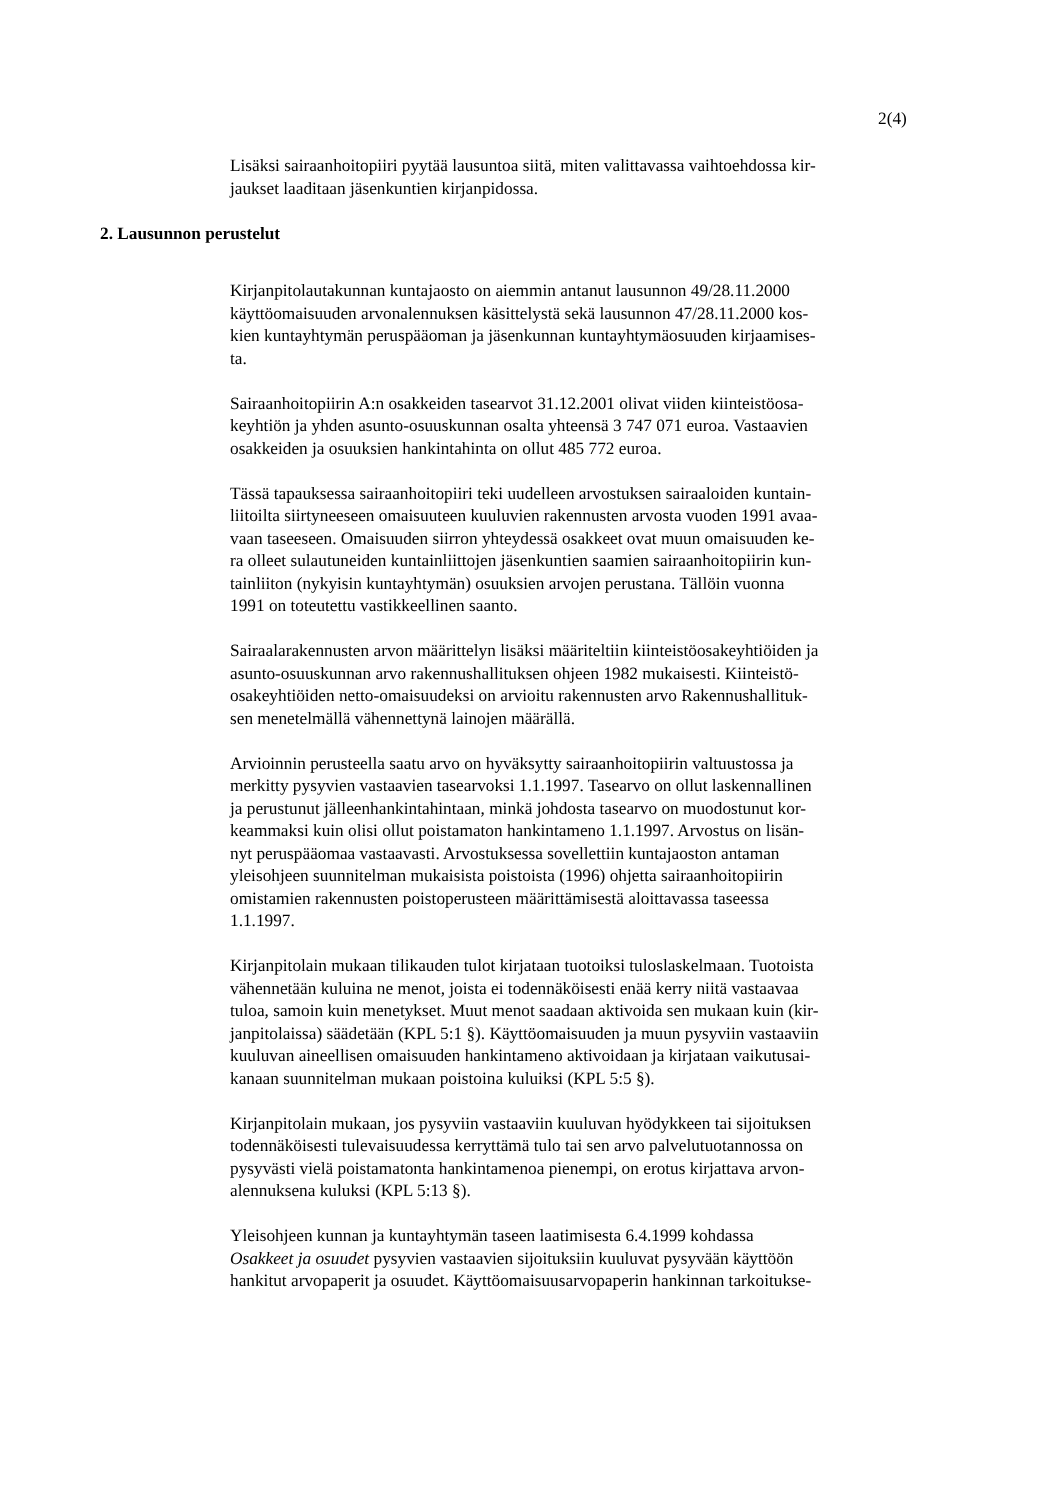2(4)
Lisäksi sairaanhoitopiiri pyytää lausuntoa siitä, miten valittavassa vaihtoehdossa kir-
jaukset laaditaan jäsenkuntien kirjanpidossa.
2. Lausunnon perustelut
Kirjanpitolautakunnan kuntajaosto on aiemmin antanut lausunnon 49/28.11.2000
käyttöomaisuuden arvonalennuksen käsittelystä sekä lausunnon 47/28.11.2000 kos-
kien kuntayhtymän peruspääoman ja jäsenkunnan kuntayhtymäosuuden kirjaamises-
ta.
Sairaanhoitopiirin A:n osakkeiden tasearvot 31.12.2001 olivat viiden kiinteistöosa-
keyhtiön ja yhden asunto-osuuskunnan osalta yhteensä 3 747 071 euroa. Vastaavien
osakkeiden ja osuuksien hankintahinta on ollut 485 772 euroa.
Tässä tapauksessa sairaanhoitopiiri teki uudelleen arvostuksen sairaaloiden kuntain-
liitoilta siirtyneeseen omaisuuteen kuuluvien rakennusten arvosta vuoden 1991 avaa-
vaan taseeseen. Omaisuuden siirron yhteydessä osakkeet ovat muun omaisuuden ke-
ra olleet sulautuneiden kuntainliittojen jäsenkuntien saamien sairaanhoitopiirin kun-
tainliiton (nykyisin kuntayhtymän) osuuksien arvojen perustana. Tällöin vuonna
1991 on toteutettu vastikkeellinen saanto.
Sairaalarakennusten arvon määrittelyn lisäksi määriteltiin kiinteistöosakeyhtiöiden ja
asunto-osuuskunnan arvo rakennushallituksen ohjeen 1982 mukaisesti. Kiinteistö-
osakeyhtiöiden netto-omaisuudeksi on arvioitu rakennusten arvo Rakennushallituk-
sen menetelmällä vähennettynä lainojen määrällä.
Arvioinnin perusteella saatu arvo on hyväksytty sairaanhoitopiirin valtuustossa ja
merkitty pysyvien vastaavien tasearvoksi 1.1.1997. Tasearvo on ollut laskennallinen
ja perustunut jälleenhankintahintaan, minkä johdosta tasearvo on muodostunut kor-
keammaksi kuin olisi ollut poistamaton hankintameno 1.1.1997. Arvostus on lisän-
nyt peruspääomaa vastaavasti. Arvostuksessa sovellettiin kuntajaoston antaman
yleisohjeen suunnitelman mukaisista poistoista (1996) ohjetta sairaanhoitopiirin
omistamien rakennusten poistoperusteen määrittämisestä aloittavassa taseessa
1.1.1997.
Kirjanpitolain mukaan tilikauden tulot kirjataan tuotoiksi tuloslaskelmaan. Tuotoista
vähennetään kuluina ne menot, joista ei todennäköisesti enää kerry niitä vastaavaa
tuloa, samoin kuin menetykset. Muut menot saadaan aktivoida sen mukaan kuin (kir-
janpitolaissa) säädetään (KPL 5:1 §). Käyttöomaisuuden ja muun pysyviin vastaaviin
kuuluvan aineellisen omaisuuden hankintameno aktivoidaan ja kirjataan vaikutusai-
kanaan suunnitelman mukaan poistoina kuluiksi (KPL 5:5 §).
Kirjanpitolain mukaan, jos pysyviin vastaaviin kuuluvan hyödykkeen tai sijoituksen
todennäköisesti tulevaisuudessa kerryttämä tulo tai sen arvo palvelutuotannossa on
pysyvästi vielä poistamatonta hankintamenoa pienempi, on erotus kirjattava arvon-
alennuksena kuluksi (KPL 5:13 §).
Yleisohjeen kunnan ja kuntayhtymän taseen laatimisesta 6.4.1999 kohdassa
Osakkeet ja osuudet pysyvien vastaavien sijoituksiin kuuluvat pysyvään käyttöön
hankitut arvopaperit ja osuudet. Käyttöomaisuusarvopaperin hankinnan tarkoitukse-